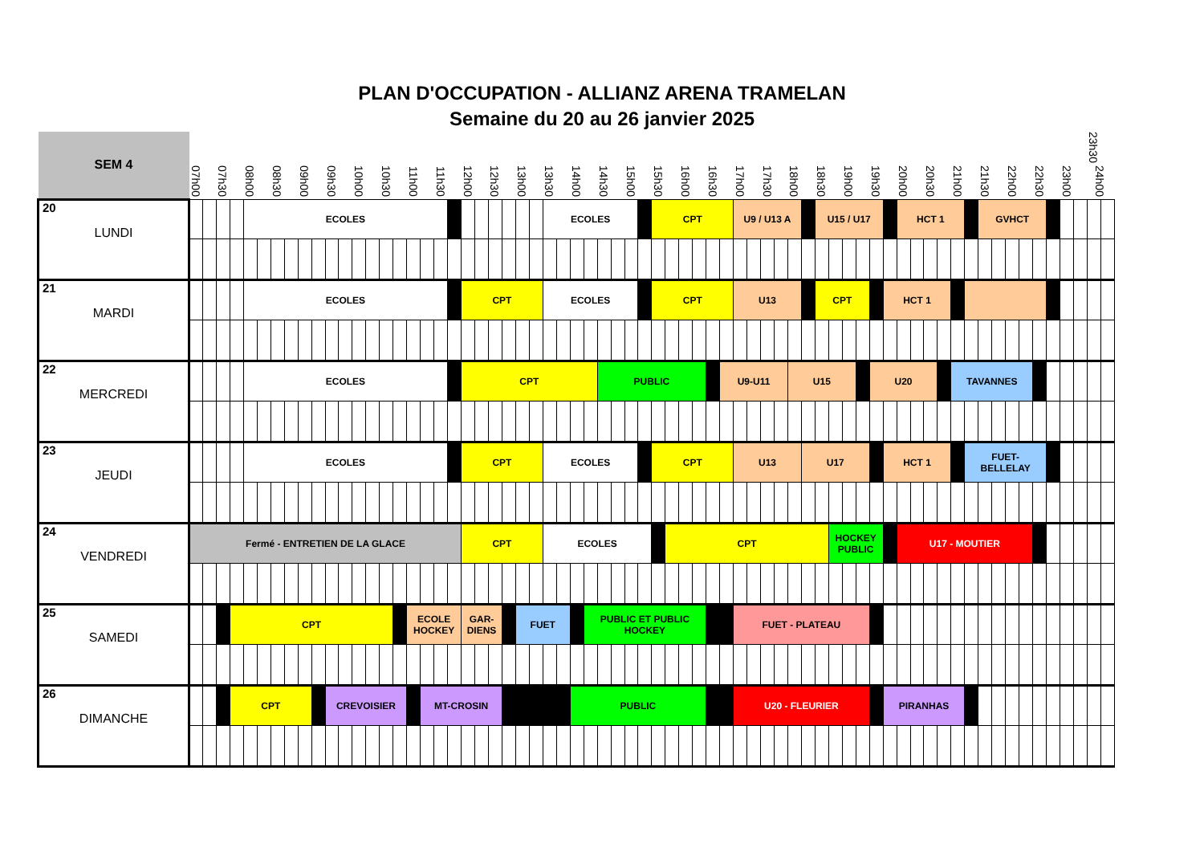PLAN D'OCCUPATION - ALLIANZ ARENA TRAMELAN
Semaine du 20 au 26 janvier 2025
| SEM 4 | 07h00 | | 07h30 | | 08h00 | | 08h30 | | 09h00 | | 09h30 | | 10h00 | | 10h30 | | 11h00 | | 11h30 | | 12h00 | | 12h30 | | 13h00 | | 13h30 | | 14h00 | | 14h30 | | 15h00 | | 15h30 | | 16h00 | | 16h30 | | 17h00 | | 17h30 | | 18h00 | | 18h30 | | 19h00 | | 19h30 | | 20h00 | | 20h30 | | 21h00 | | 21h30 | | 22h00 | | 22h30 | | 23h00 | | 23h30 24h00 | |
| --- | --- | --- | --- | --- | --- | --- | --- | --- | --- | --- | --- | --- | --- | --- | --- | --- | --- | --- | --- | --- | --- | --- | --- | --- | --- | --- | --- | --- | --- | --- | --- | --- | --- | --- | --- | --- | --- | --- | --- | --- | --- | --- | --- | --- | --- | --- | --- | --- | --- | --- | --- | --- | --- | --- | --- | --- | --- | --- | --- | --- | --- | --- | --- | --- | --- | --- | --- | --- |
| 20 LUNDI | | | | | ECOLES | | | | | | | | | | | | | | | | | | | | | | ECOLES | | | | | | | | CPT | | | | | | U9 / U13 A | | | | | | U15 / U17 | | | | | | HCT 1 | | | | | | GVHCT | | | | | | | | | |
| 21 MARDI | | | | | ECOLES | | | | | | | | | | | | | | | | CPT | | | | | | ECOLES | | | | | | | | CPT | | | | | | U13 | | | | | | CPT | | | | | HCT 1 | | | | | | | | | | | | | | | | |
| 22 MERCREDI | | | | | ECOLES | | | | | | | | | | | | | | | | CPT | | | | | | | | | | PUBLIC | | | | | | | | | U9-U11 | | | | | U15 | | | | | | U20 | | | | | | TAVANNES | | | | | | | | | | | |
| 23 JEUDI | | | | | ECOLES | | | | | | | | | | | | | | | | CPT | | | | | | ECOLES | | | | | | | | CPT | | | | | | U13 | | | | | U17 | | | | | | HCT 1 | | | | | | FUET- BELLELAY | | | | | | | | | | |
| 24 VENDREDI | Fermé - ENTRETIEN DE LA GLACE | | | | | | | | | | | | | | | | | | | | CPT | | | | | | ECOLES | | | | | | | | | CPT | | | | | | | | | | | | HOCKEY PUBLIC | | | | | U17 - MOUTIER | | | | | | | | | | | | | | | |
| 25 SAMEDI | | | | CPT | | | | | | | | | | | | | ECOLE HOCKEY | | | | GAR- DIENS | | | | FUET | | | | | PUBLIC ET PUBLIC HOCKEY | | | | | | | | | | | FUET - PLATEAU | | | | | | | | | | | | | | | | | | | | | | | | | | | |
| 26 DIMANCHE | | | | CPT | | | | | | | CREVOISIER | | | | | | | MT-CROSIN | | | | | | | | | | | PUBLIC | | | | | | | | | | | | U20 - FLEURIER | | | | | | | | | | | PIRANHAS | | | | | | | | | | | | | | | | |